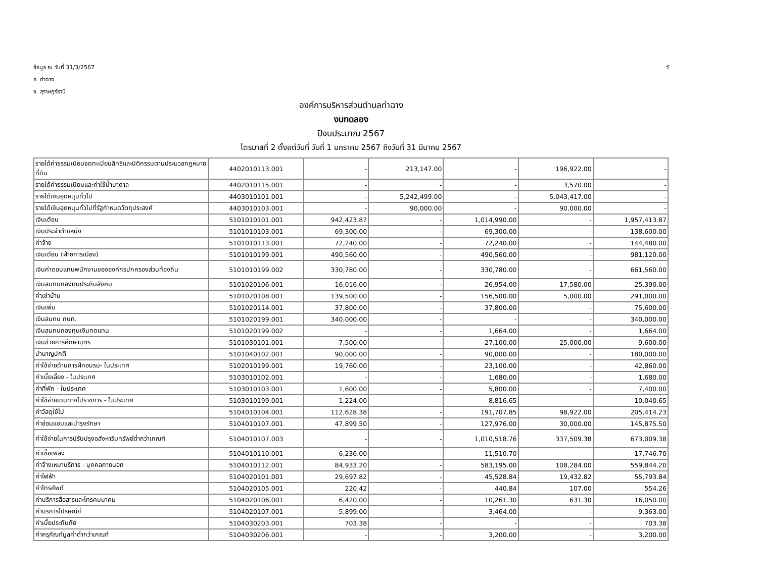ข้อมูล ณ วันที่ 31/3/2567 วั
อ. ท่าฉาง
จ. สุราษฎร์ธานี
องค์การบริหารส่วนตำบลท่าฉาง
งบทดลอง
ปีงบประมาณ 2567
ไตรมาสที่ 2 ตั้งแต่วันที่ วันที่ 1 มกราคม 2567 ถึงวันที่ 31 มีนาคม 2567
| รายได้ค่าธรรมเนียมจดทะเบียนสิทธิและนิติกรรมตามประมวลกฎหมายที่ดิน | 4402010113.001 | - | 213,147.00 | - | 196,922.00 | - |
| รายได้ค่าธรรมเนียมและค่าใช้น้ำบาดาล | 4402010115.001 | - | - | - | 3,570.00 | - |
| รายได้เงินอุดหนุนทั่วไป | 4403010101.001 | - | 5,242,499.00 | - | 5,043,417.00 | - |
| รายได้เงินอุดหนุนทั่วไปที่รัฐกำหนดวัตถุประสงค์ | 4403010103.001 | - | 90,000.00 | - | 90,000.00 | - |
| เงินเดือน | 5101010101.001 | 942,423.87 | - | 1,014,990.00 | - | 1,957,413.87 |
| เงินประจำตำแหน่ง | 5101010103.001 | 69,300.00 | - | 69,300.00 | - | 138,600.00 |
| ค่าจ้าง | 5101010113.001 | 72,240.00 | - | 72,240.00 | - | 144,480.00 |
| เงินเดือน (ฝ่ายการเมือง) | 5101010199.001 | 490,560.00 | - | 490,560.00 | - | 981,120.00 |
| เงินค่าตอบแทนพนักงานขององค์กรปกครองส่วนท้องถิ่น | 5101010199.002 | 330,780.00 | - | 330,780.00 | - | 661,560.00 |
| เงินสมทบกองทุนประกันสังคม | 5101020106.001 | 16,016.00 | - | 26,954.00 | 17,580.00 | 25,390.00 |
| ค่าเช่าบ้าน | 5101020108.001 | 139,500.00 | - | 156,500.00 | 5,000.00 | 291,000.00 |
| เงินเพิ่ม | 5101020114.001 | 37,800.00 | - | 37,800.00 | - | 75,600.00 |
| เงินสมทบ กบท. | 5101020199.001 | 340,000.00 | - | - | - | 340,000.00 |
| เงินสมทบกองทุนเงินทดแทน | 5101020199.002 | - | - | 1,664.00 | - | 1,664.00 |
| เงินช่วยการศึกษาบุตร | 5101030101.001 | 7,500.00 | - | 27,100.00 | 25,000.00 | 9,600.00 |
| บำนาญปกติ | 5101040102.001 | 90,000.00 | - | 90,000.00 | - | 180,000.00 |
| ค่าใช้จ่ายด้านการฝึกอบรม- ในประเทศ | 5102010199.001 | 19,760.00 | - | 23,100.00 | - | 42,860.00 |
| ค่าเบี้ยเลี้ยง - ในประเทศ | 5103010102.001 | - | - | 1,680.00 | - | 1,680.00 |
| ค่าที่พัก - ในประเทศ | 5103010103.001 | 1,600.00 | - | 5,800.00 | - | 7,400.00 |
| ค่าใช้จ่ายเดินทางไปราชการ - ในประเทศ | 5103010199.001 | 1,224.00 | - | 8,816.65 | - | 10,040.65 |
| ค่าวัสดุใช้ไป | 5104010104.001 | 112,628.38 | - | 191,707.85 | 98,922.00 | 205,414.23 |
| ค่าซ่อมแซมและบำรุงรักษา | 5104010107.001 | 47,899.50 | - | 127,976.00 | 30,000.00 | 145,875.50 |
| ค่าใช้จ่ายในการปรับปรุงอสังหาริมทรัพย์ต่ำกว่าเกณฑ์ | 5104010107.003 | - | - | 1,010,518.76 | 337,509.38 | 673,009.38 |
| ค่าเชื้อเพลิง | 5104010110.001 | 6,236.00 | - | 11,510.70 | - | 17,746.70 |
| ค่าจ้างเหมาบริการ - บุคคลภายนอก | 5104010112.001 | 84,933.20 | - | 583,195.00 | 108,284.00 | 559,844.20 |
| ค่าไฟฟ้า | 5104020101.001 | 29,697.82 | - | 45,528.84 | 19,432.82 | 55,793.84 |
| ค่าโทรศัพท์ | 5104020105.001 | 220.42 | - | 440.84 | 107.00 | 554.26 |
| ค่าบริการสื่อสารและโทรคมนาคม | 5104020106.001 | 6,420.00 | - | 10,261.30 | 631.30 | 16,050.00 |
| ค่าบริการไปรษณีย์ | 5104020107.001 | 5,899.00 | - | 3,464.00 | - | 9,363.00 |
| ค่าเบี้ยประกันภัย | 5104030203.001 | 703.38 | - | - | - | 703.38 |
| ค่าครุภัณฑ์มูลค่าต่ำกว่าเกณฑ์ | 5104030206.001 | - | - | 3,200.00 | - | 3,200.00 |